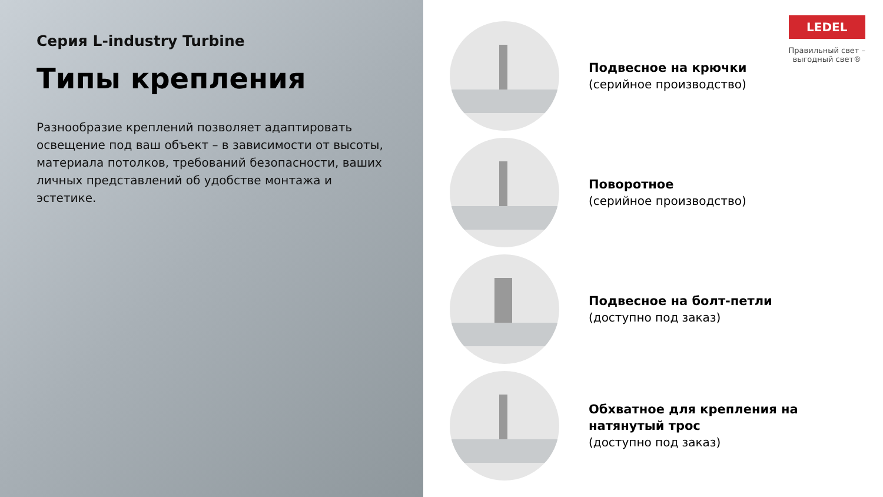Серия L-industry Turbine
Типы крепления
Разнообразие креплений позволяет адаптировать освещение под ваш объект – в зависимости от высоты, материала потолков, требований безопасности, ваших личных представлений об удобстве монтажа и эстетике.
LEDEL
Правильный свет –
выгодный свет®
Подвесное на крючки
(серийное производство)
Поворотное
(серийное производство)
Подвесное на болт-петли
(доступно под заказ)
Обхватное для крепления на
натянутый трос
(доступно под заказ)